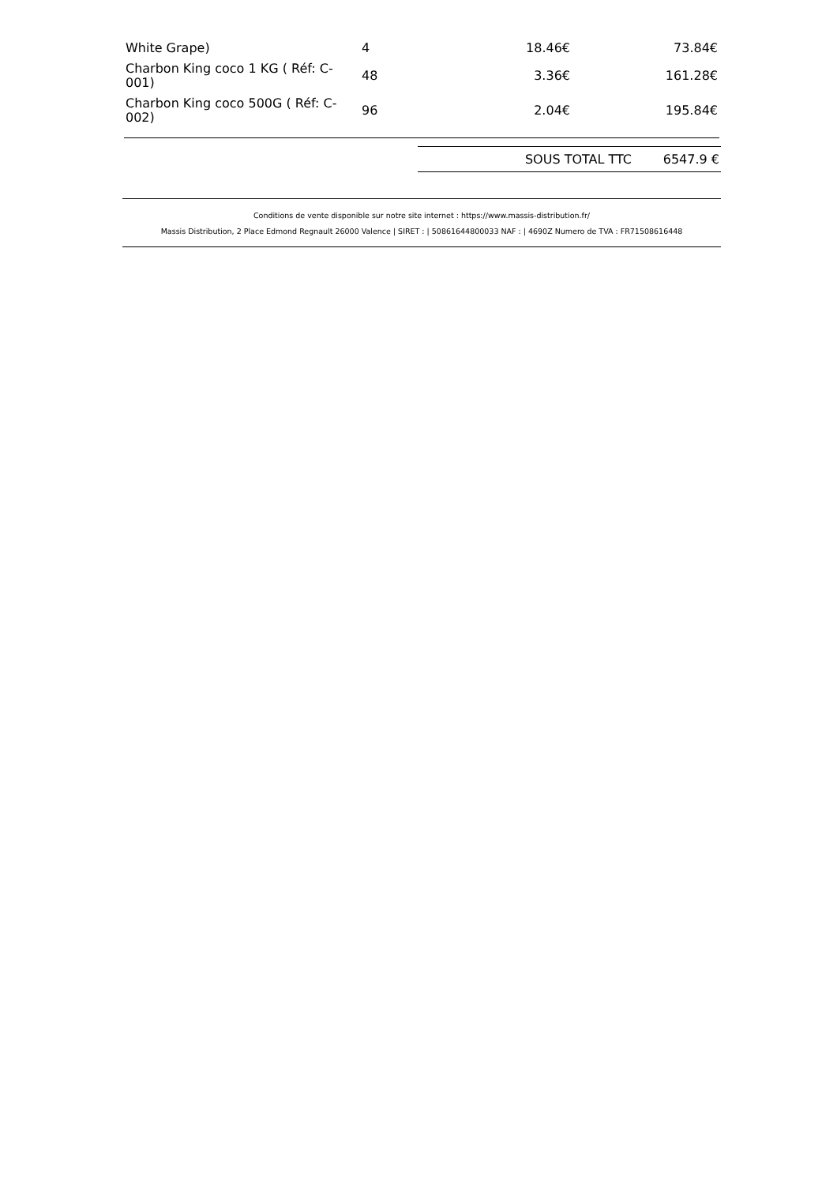| White Grape) | 4 | 18.46€ | 73.84€ |
| Charbon King coco 1 KG ( Réf: C-001) | 48 | 3.36€ | 161.28€ |
| Charbon King coco 500G ( Réf: C-002) | 96 | 2.04€ | 195.84€ |
| SOUS TOTAL TTC | 6547.9 € |
Conditions de vente disponible sur notre site internet : https://www.massis-distribution.fr/
Massis Distribution, 2 Place Edmond Regnault 26000 Valence | SIRET : | 50861644800033 NAF : | 4690Z Numero de TVA : FR71508616448